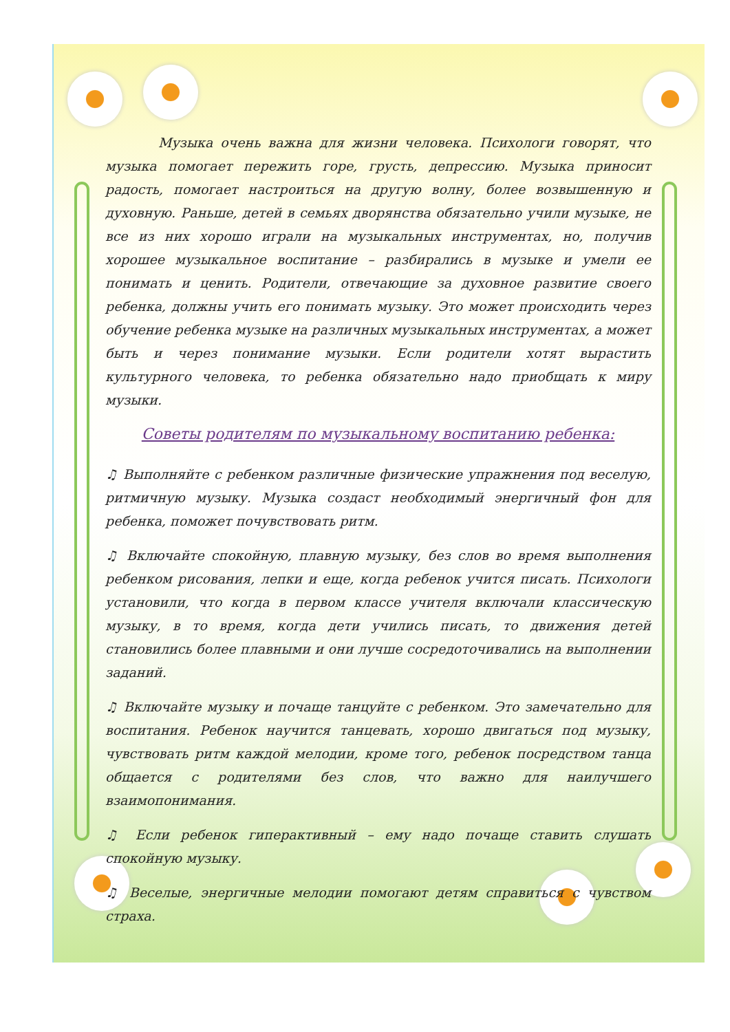Музыка очень важна для жизни человека. Психологи говорят, что музыка помогает пережить горе, грусть, депрессию. Музыка приносит радость, помогает настроиться на другую волну, более возвышенную и духовную. Раньше, детей в семьях дворянства обязательно учили музыке, не все из них хорошо играли на музыкальных инструментах, но, получив хорошее музыкальное воспитание – разбирались в музыке и умели ее понимать и ценить. Родители, отвечающие за духовное развитие своего ребенка, должны учить его понимать музыку. Это может происходить через обучение ребенка музыке на различных музыкальных инструментах, а может быть и через понимание музыки. Если родители хотят вырастить культурного человека, то ребенка обязательно надо приобщать к миру музыки.
Советы родителям по музыкальному воспитанию ребенка:
♫ Выполняйте с ребенком различные физические упражнения под веселую, ритмичную музыку. Музыка создаст необходимый энергичный фон для ребенка, поможет почувствовать ритм.
♫ Включайте спокойную, плавную музыку, без слов во время выполнения ребенком рисования, лепки и еще, когда ребенок учится писать. Психологи установили, что когда в первом классе учителя включали классическую музыку, в то время, когда дети учились писать, то движения детей становились более плавными и они лучше сосредоточивались на выполнении заданий.
♫ Включайте музыку и почаще танцуйте с ребенком. Это замечательно для воспитания. Ребенок научится танцевать, хорошо двигаться под музыку, чувствовать ритм каждой мелодии, кроме того, ребенок посредством танца общается с родителями без слов, что важно для наилучшего взаимопонимания.
♫ Если ребенок гиперактивный – ему надо почаще ставить слушать спокойную музыку.
♫ Веселые, энергичные мелодии помогают детям справиться с чувством страха.